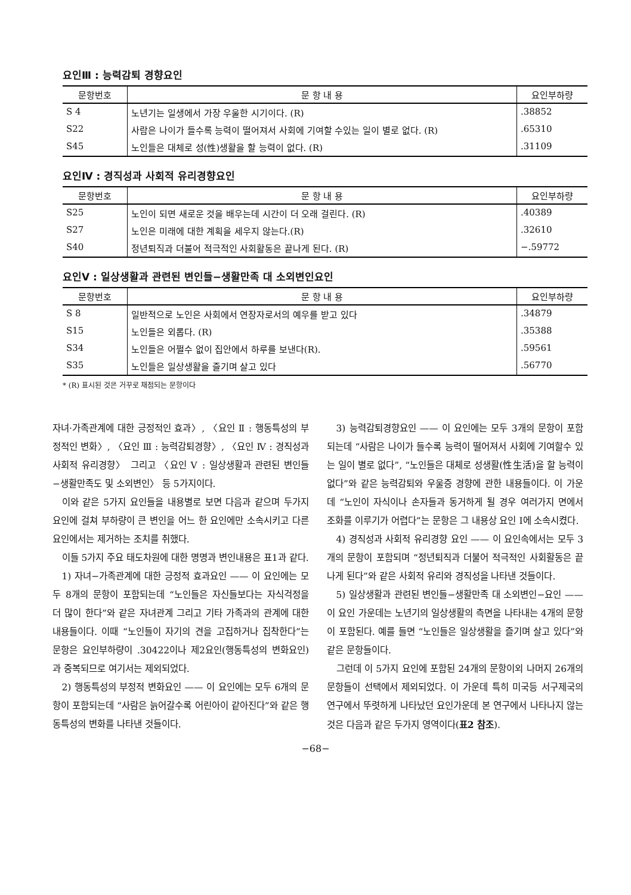요인Ⅲ : 능력감퇴 경향요인
| 문항번호 | 문 항 내 용 | 요인부하량 |
| --- | --- | --- |
| S 4 | 노년기는 일생에서 가장 우울한 시기이다. (R) | .38852 |
| S22 | 사람은 나이가 들수록 능력이 떨어져서 사회에 기여할 수있는 일이 별로 없다. (R) | .65310 |
| S45 | 노인들은 대체로 성(性)생활을 할 능력이 없다. (R) | .31109 |
요인Ⅳ : 경직성과 사회적 유리경향요인
| 문항번호 | 문 항 내 용 | 요인부하량 |
| --- | --- | --- |
| S25 | 노인이 되면 새로운 것을 배우는데 시간이 더 오래 걸린다. (R) | .40389 |
| S27 | 노인은 미래에 대한 계획을 세우지 않는다.(R) | .32610 |
| S40 | 정년퇴직과 더불어 적극적인 사회활동은 끝나게 된다. (R) | −.59772 |
요인Ⅴ : 일상생활과 관련된 변인들−생활만족 대 소외변인요인
| 문항번호 | 문 항 내 용 | 요인부하량 |
| --- | --- | --- |
| S 8 | 일반적으로 노인은 사회에서 연장자로서의 예우를 받고 있다 | .34879 |
| S15 | 노인들은 외롭다. (R) | .35388 |
| S34 | 노인들은 어쩔수 없이 집안에서 하루를 보낸다(R). | .59561 |
| S35 | 노인들은 일상생활을 즐기며 살고 있다 | .56770 |
* (R) 표시된 것은 거꾸로 채점되는 문항이다
자녀·가족관계에 대한 긍정적인 효과〉, 〈요인 Ⅱ : 행동특성의 부정적인 변화〉, 〈요인 Ⅲ : 능력감퇴경향〉, 〈요인 Ⅳ : 경직성과 사회적 유리경향〉 그리고 〈요인 Ⅴ : 일상생활과 관련된 변인들−생활만족도 및 소외변인〉 등 5가지이다.
이와 같은 5가지 요인들을 내용별로 보면 다음과 같으며 두가지 요인에 걸쳐 부하량이 큰 변인을 어느 한 요인에만 소속시키고 다른 요인에서는 제거하는 조치를 취했다.
이들 5가지 주요 태도차원에 대한 명명과 변인내용은 표1과 같다.
1) 자녀−가족관계에 대한 긍정적 효과요인 —— 이 요인에는 모두 8개의 문항이 포함되는데 “노인들은 자신들보다는 자식걱정을 더 많이 한다”와 같은 자녀관계 그리고 기타 가족과의 관계에 대한 내용들이다. 이때 “노인들이 자기의 견을 고집하거나 집착한다”는 문항은 요인부하량이 .30422이나 제2요인(행동특성의 변화요인)과 중복되므로 여기서는 제외되었다.
2) 행동특성의 부정적 변화요인 —— 이 요인에는 모두 6개의 문항이 포함되는데 “사람은 늙어갈수록 어린아이 같아진다”와 같은 행동특성의 변화를 나타낸 것들이다.
3) 능력감퇴경향요인 —— 이 요인에는 모두 3개의 문항이 포함되는데 “사람은 나이가 들수록 능력이 떨어져서 사회에 기여할수 있는 일이 별로 없다”, “노인들은 대체로 성생활(性生活)을 할 능력이 없다”와 같은 능력감퇴와 우울증 경향에 관한 내용들이다. 이 가운데 “노인이 자식이나 손자들과 동거하게 될 경우 여러가지 면에서 조화를 이루기가 어렵다”는 문항은 그 내용상 요인 Ⅰ에 소속시켰다.
4) 경직성과 사회적 유리경향 요인 —— 이 요인속에서는 모두 3개의 문항이 포함되며 “정년퇴직과 더불어 적극적인 사회활동은 끝나게 된다”와 같은 사회적 유리와 경직성을 나타낸 것들이다.
5) 일상생활과 관련된 변인들−생활만족 대 소외변인−요인 —— 이 요인 가운데는 노년기의 일상생활의 측면을 나타내는 4개의 문항이 포함된다. 예를 들면 “노인들은 일상생활을 즐기며 살고 있다”와 같은 문항들이다.
그런데 이 5가지 요인에 포함된 24개의 문항이외 나머지 26개의 문항들이 선택에서 제외되었다. 이 가운데 특히 미국등 서구제국의 연구에서 뚜렷하게 나타났던 요인가운데 본 연구에서 나타나지 않는 것은 다음과 같은 두가지 영역이다(표2 참조).
−68−